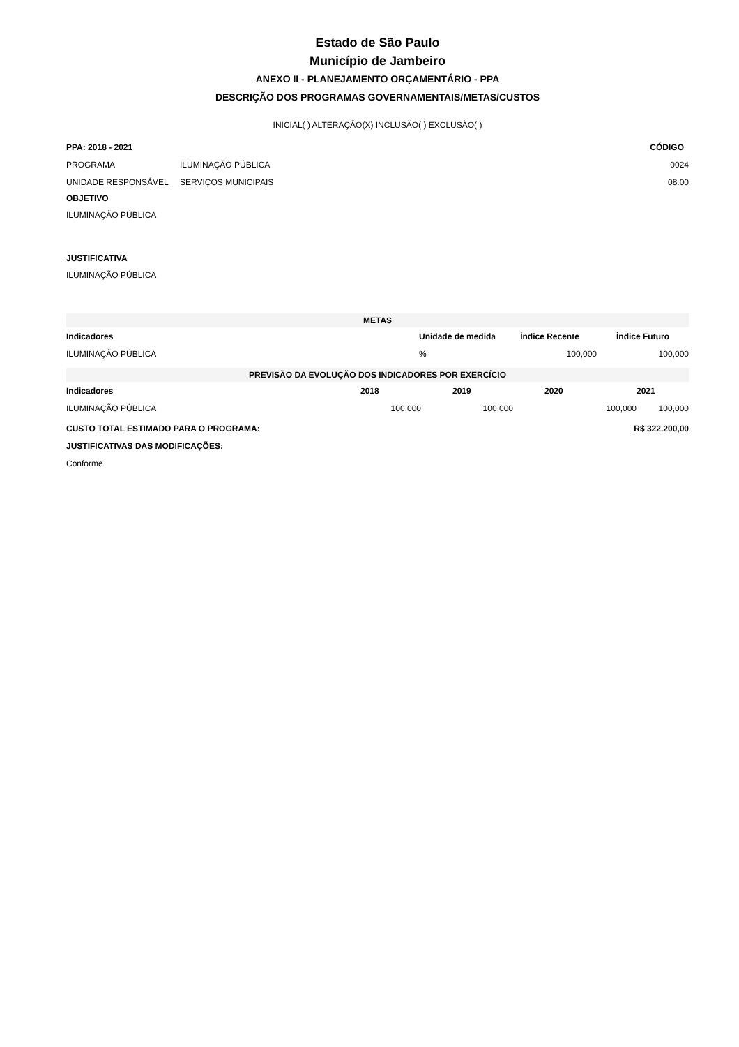Estado de São Paulo
Município de Jambeiro
ANEXO II - PLANEJAMENTO ORÇAMENTÁRIO - PPA
DESCRIÇÃO DOS PROGRAMAS GOVERNAMENTAIS/METAS/CUSTOS
INICIAL( ) ALTERAÇÃO(X) INCLUSÃO( ) EXCLUSÃO( )
| PPA: 2018 - 2021 | | CÓDIGO |
| --- | --- | --- |
| PROGRAMA | ILUMINAÇÃO PÚBLICA | 0024 |
| UNIDADE RESPONSÁVEL | SERVIÇOS MUNICIPAIS | 08.00 |
OBJETIVO
ILUMINAÇÃO PÚBLICA
JUSTIFICATIVA
ILUMINAÇÃO PÚBLICA
| METAS | | | |
| Indicadores | Unidade de medida | Índice Recente | Índice Futuro |
| ILUMINAÇÃO PÚBLICA | % | 100,000 | 100,000 |
| PREVISÃO DA EVOLUÇÃO DOS INDICADORES POR EXERCÍCIO | | | | |
| Indicadores | 2018 | 2019 | 2020 | 2021 |
| ILUMINAÇÃO PÚBLICA | 100,000 | 100,000 | 100,000 | 100,000 |
| CUSTO TOTAL ESTIMADO PARA O PROGRAMA: | R$ 322.200,00 |
| --- | --- |
| JUSTIFICATIVAS DAS MODIFICAÇÕES: | |
| Conforme | |